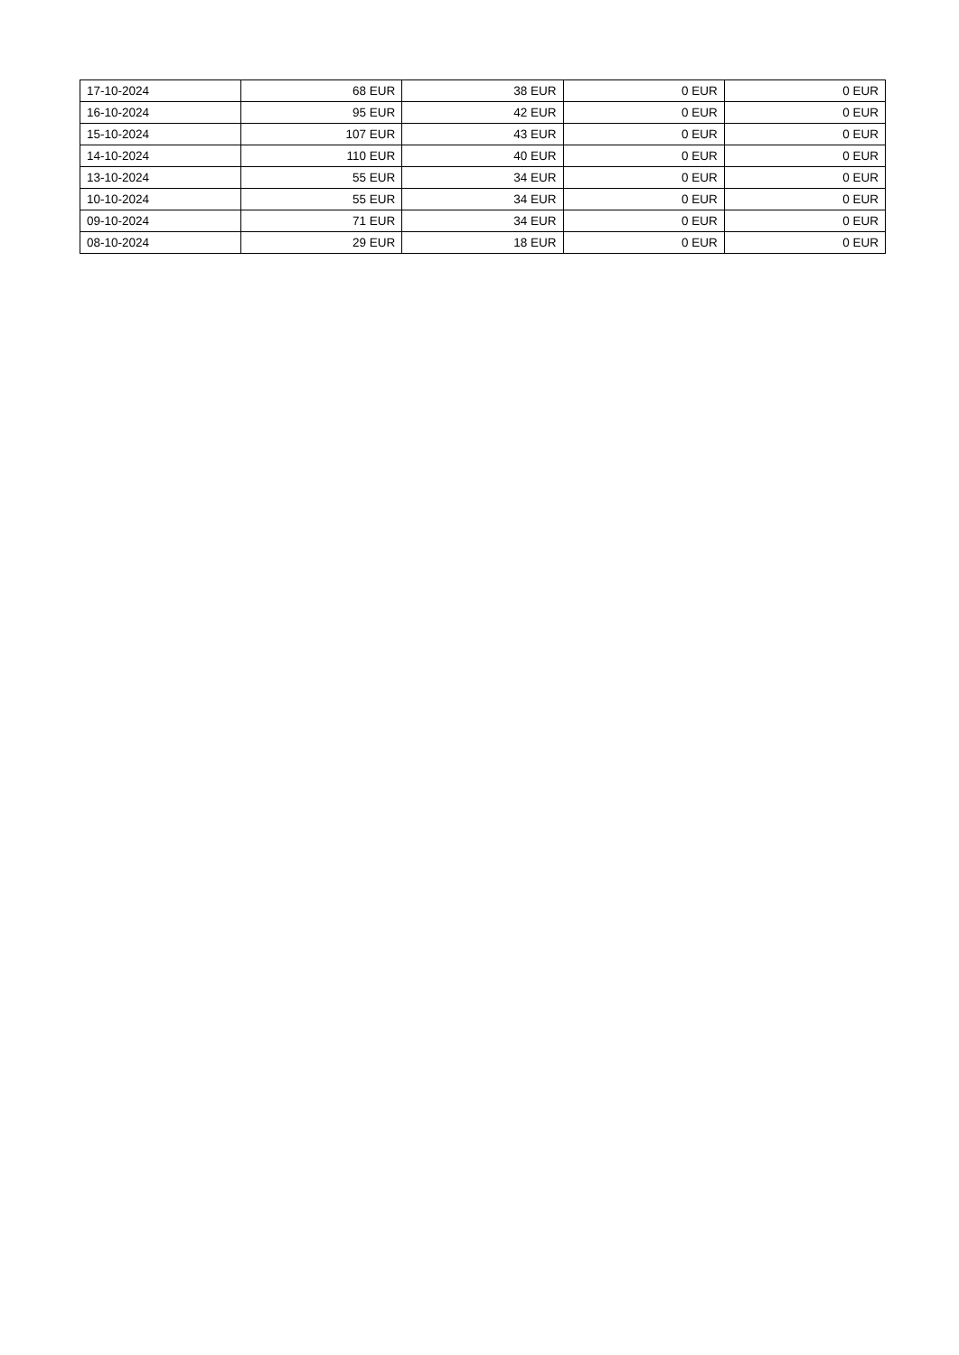| 17-10-2024 | 68 EUR | 38 EUR | 0 EUR | 0 EUR |
| 16-10-2024 | 95 EUR | 42 EUR | 0 EUR | 0 EUR |
| 15-10-2024 | 107 EUR | 43 EUR | 0 EUR | 0 EUR |
| 14-10-2024 | 110 EUR | 40 EUR | 0 EUR | 0 EUR |
| 13-10-2024 | 55 EUR | 34 EUR | 0 EUR | 0 EUR |
| 10-10-2024 | 55 EUR | 34 EUR | 0 EUR | 0 EUR |
| 09-10-2024 | 71 EUR | 34 EUR | 0 EUR | 0 EUR |
| 08-10-2024 | 29 EUR | 18 EUR | 0 EUR | 0 EUR |